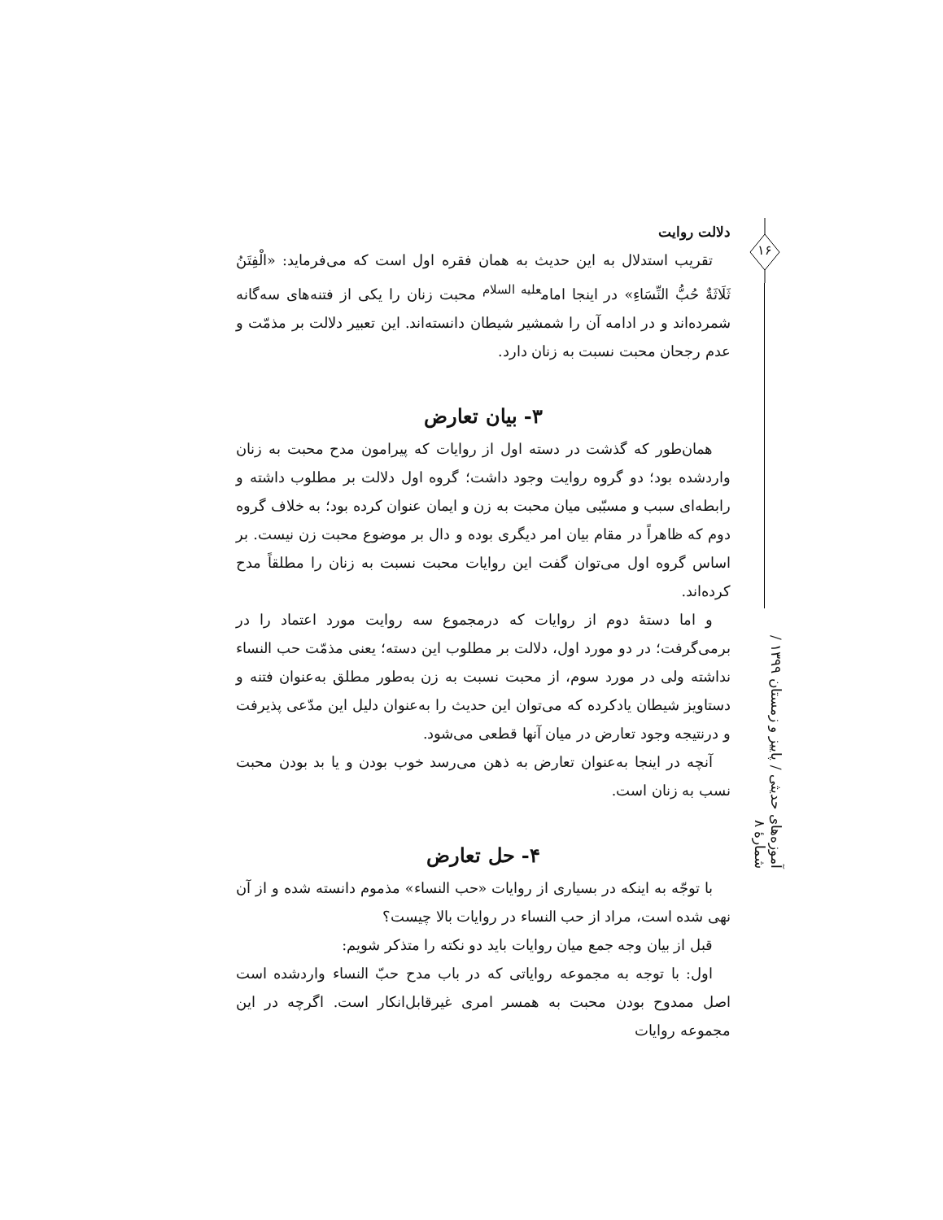دلالت روایت
تقریب استدلال به این حدیث به همان فقره اول است که می‌فرماید: «الْفِتَنُ ثَلَاثَةٌ حُبُّ النِّسَاءِ» در اینجا امام<sup>علیه السلام</sup> محبت زنان را یکی از فتنه‌های سه‌گانه شمرده‌اند و در ادامه آن را شمشیر شیطان دانسته‌اند. این تعبیر دلالت بر مذمّت و عدم رجحان محبت نسبت به زنان دارد.
۳- بیان تعارض
همان‌طور که گذشت در دسته اول از روایات که پیرامون مدح محبت به زنان واردشده بود؛ دو گروه روایت وجود داشت؛ گروه اول دلالت بر مطلوب داشته و رابطه‌ای سبب و مسبّبی میان محبت به زن و ایمان عنوان کرده بود؛ به خلاف گروه دوم که ظاهراً در مقام بیان امر دیگری بوده و دال بر موضوع محبت زن نیست. بر اساس گروه اول می‌توان گفت این روایات محبت نسبت به زنان را مطلقاً مدح کرده‌اند.
و اما دستهٔ دوم از روایات که درمجموع سه روایت مورد اعتماد را در برمی‌گرفت؛ در دو مورد اول، دلالت بر مطلوب این دسته؛ یعنی مذمّت حب النساء نداشته ولی در مورد سوم، از محبت نسبت به زن به‌طور مطلق به‌عنوان فتنه و دستاویز شیطان یادکرده که می‌توان این حدیث را به‌عنوان دلیل این مدّعی پذیرفت و درنتیجه وجود تعارض در میان آنها قطعی می‌شود.
آنچه در اینجا به‌عنوان تعارض به ذهن می‌رسد خوب بودن و یا بد بودن محبت نسب به زنان است.
۴- حل تعارض
با توجّه به اینکه در بسیاری از روایات «حب النساء» مذموم دانسته شده و از آن نهی شده است، مراد از حب النساء در روایات بالا چیست؟
قبل از بیان وجه جمع میان روایات باید دو نکته را متذکر شویم:
اول: با توجه به مجموعه روایاتی که در باب مدح حبّ النساء واردشده است اصل ممدوح بودن محبت به همسر امری غیرقابل‌انکار است. اگرچه در این مجموعه روایات
۱۶
آموزه‌های حدیثی / پاییز و زمستان ۱۳۹۹ / شمارهٔ ۸